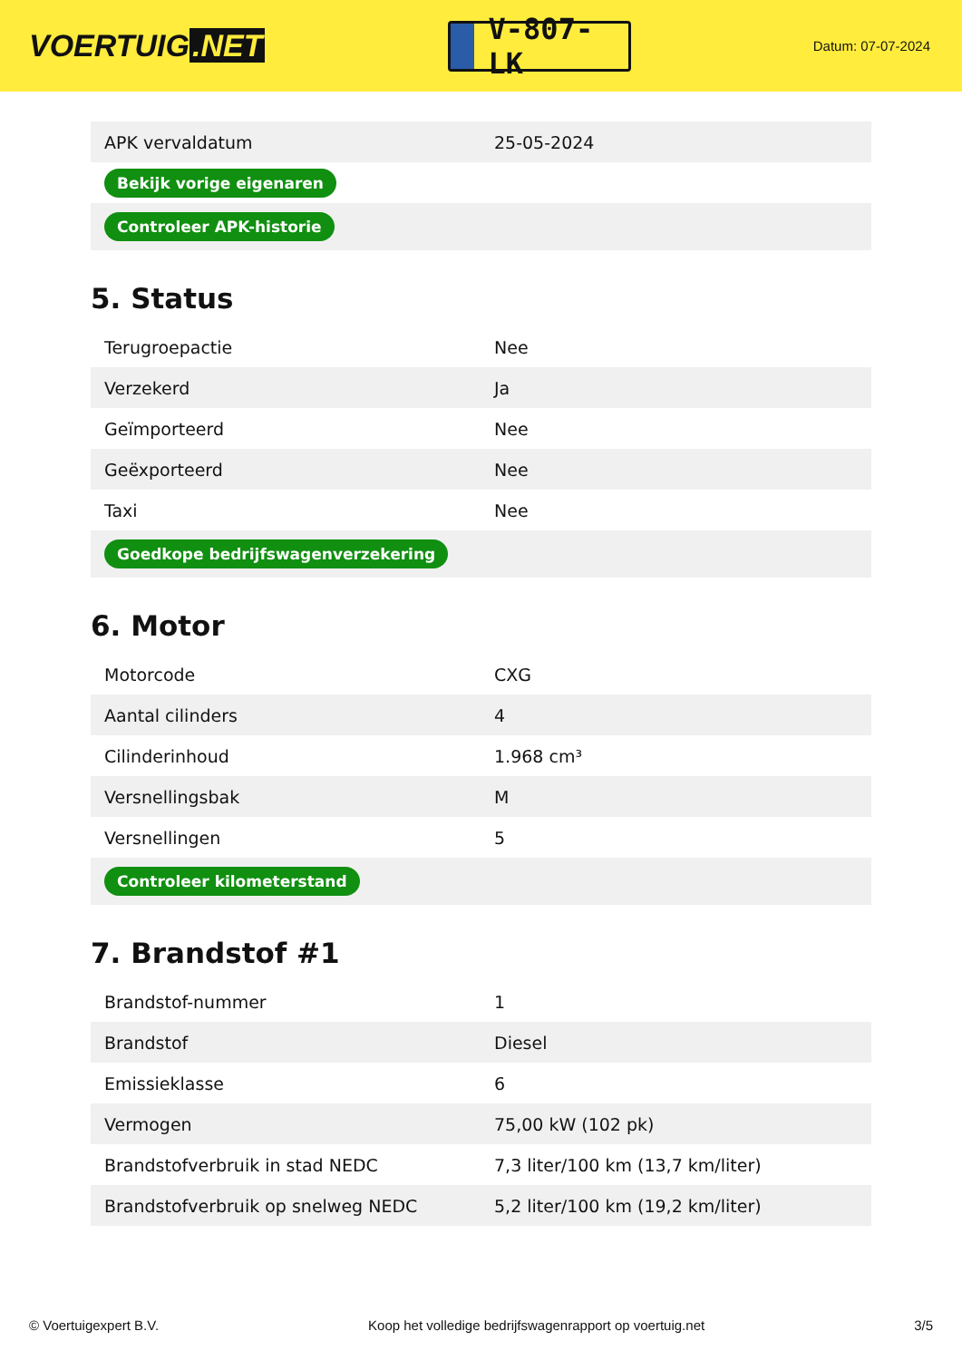VOERTUIG.NET
V-807-LK
Datum: 07-07-2024
| APK vervaldatum | 25-05-2024 |
| Bekijk vorige eigenaren | |
| Controleer APK-historie | |
5. Status
| Terugroepactie | Nee |
| Verzekerd | Ja |
| Geïmporteerd | Nee |
| Geëxporteerd | Nee |
| Taxi | Nee |
| Goedkope bedrijfswagenverzekering | |
6. Motor
| Motorcode | CXG |
| Aantal cilinders | 4 |
| Cilinderinhoud | 1.968 cm³ |
| Versnellingsbak | M |
| Versnellingen | 5 |
| Controleer kilometerstand | |
7. Brandstof #1
| Brandstof-nummer | 1 |
| Brandstof | Diesel |
| Emissieklasse | 6 |
| Vermogen | 75,00 kW (102 pk) |
| Brandstofverbruik in stad NEDC | 7,3 liter/100 km (13,7 km/liter) |
| Brandstofverbruik op snelweg NEDC | 5,2 liter/100 km (19,2 km/liter) |
© Voertuigexpert B.V. Koop het volledige bedrijfswagenrapport op voertuig.net 3/5